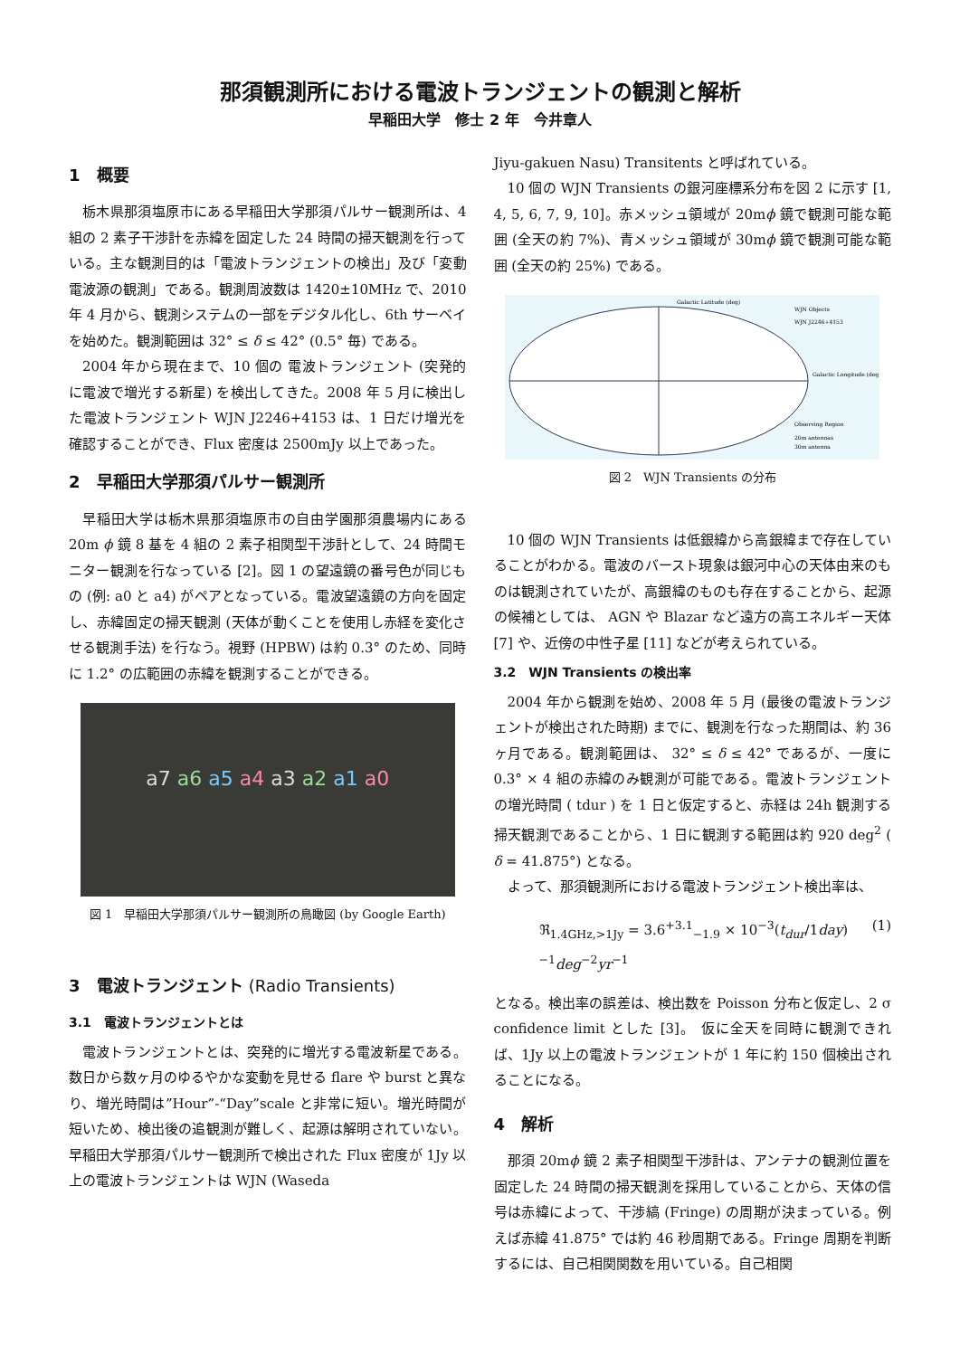那須観測所における電波トランジェントの観測と解析
早稲田大学　修士 2 年　今井章人
1　概要
栃木県那須塩原市にある早稲田大学那須パルサー観測所は、4 組の 2 素子干渉計を赤緯を固定した 24 時間の掃天観測を行っている。主な観測目的は「電波トランジェントの検出」及び「変動電波源の観測」である。観測周波数は 1420±10MHz で、2010 年 4 月から、観測システムの一部をデジタル化し、6th サーベイを始めた。観測範囲は 32° ≤ δ ≤ 42° (0.5° 毎) である。
2004 年から現在まで、10 個の 電波トランジェント (突発的に電波で増光する新星) を検出してきた。2008 年 5 月に検出した電波トランジェント WJN J2246+4153 は、1 日だけ増光を確認することができ、Flux 密度は 2500mJy 以上であった。
2　早稲田大学那須パルサー観測所
早稲田大学は栃木県那須塩原市の自由学園那須農場内にある 20m ϕ 鏡 8 基を 4 組の 2 素子相関型干渉計として、24 時間モニター観測を行なっている [2]。図 1 の望遠鏡の番号色が同じもの (例: a0 と a4) がペアとなっている。電波望遠鏡の方向を固定し、赤緯固定の掃天観測 (天体が動くことを使用し赤経を変化させる観測手法) を行なう。視野 (HPBW) は約 0.3° のため、同時に 1.2° の広範囲の赤緯を観測することができる。
a7 a6 a5 a4 a3 a2 a1 a0
図 1　早稲田大学那須パルサー観測所の鳥瞰図 (by Google Earth)
3　電波トランジェント (Radio Transients)
3.1　電波トランジェントとは
電波トランジェントとは、突発的に増光する電波新星である。数日から数ヶ月のゆるやかな変動を見せる flare や burst と異なり、増光時間は”Hour”-“Day”scale と非常に短い。増光時間が短いため、検出後の追観測が難しく、起源は解明されていない。早稲田大学那須パルサー観測所で検出された Flux 密度が 1Jy 以上の電波トランジェントは WJN (Waseda
Jiyu-gakuen Nasu) Transitents と呼ばれている。
10 個の WJN Transients の銀河座標系分布を図 2 に示す [1, 4, 5, 6, 7, 9, 10]。赤メッシュ領域が 20mϕ 鏡で観測可能な範囲 (全天の約 7%)、青メッシュ領域が 30mϕ 鏡で観測可能な範囲 (全天の約 25%) である。
Galactic Latitude (deg)
WJN Objects
WJN J2246+4153
Galactic Longitude (deg)
Observing Region
20m antennas
30m antenna
図 2　WJN Transients の分布
10 個の WJN Transients は低銀緯から高銀緯まで存在していることがわかる。電波のバースト現象は銀河中心の天体由来のものは観測されていたが、高銀緯のものも存在することから、起源の候補としては、 AGN や Blazar など遠方の高エネルギー天体 [7] や、近傍の中性子星 [11] などが考えられている。
3.2　WJN Transients の検出率
2004 年から観測を始め、2008 年 5 月 (最後の電波トランジェントが検出された時期) までに、観測を行なった期間は、約 36 ヶ月である。観測範囲は、 32° ≤ δ ≤ 42° であるが、一度に 0.3° × 4 組の赤緯のみ観測が可能である。電波トランジェントの増光時間 ( tdur ) を 1 日と仮定すると、赤経は 24h 観測する掃天観測であることから、1 日に観測する範囲は約 920 deg<sup>2</sup> ( δ = 41.875°) となる。
よって、那須観測所における電波トランジェント検出率は、
ℜ<sub>1.4GHz,>1Jy</sub> = 3.6<sup>+3.1</sup><sub>−1.9</sub> × 10<sup>−3</sup>(t<sub>dur</sub>/1day)<sup>−1</sup>deg<sup>−2</sup>yr<sup>−1</sup> (1)
となる。検出率の誤差は、検出数を Poisson 分布と仮定し、2 σ confidence limit とした [3]。 仮に全天を同時に観測できれば、1Jy 以上の電波トランジェントが 1 年に約 150 個検出されることになる。
4　解析
那須 20mϕ 鏡 2 素子相関型干渉計は、アンテナの観測位置を固定した 24 時間の掃天観測を採用していることから、天体の信号は赤緯によって、干渉縞 (Fringe) の周期が決まっている。例えば赤緯 41.875° では約 46 秒周期である。Fringe 周期を判断するには、自己相関関数を用いている。自己相関